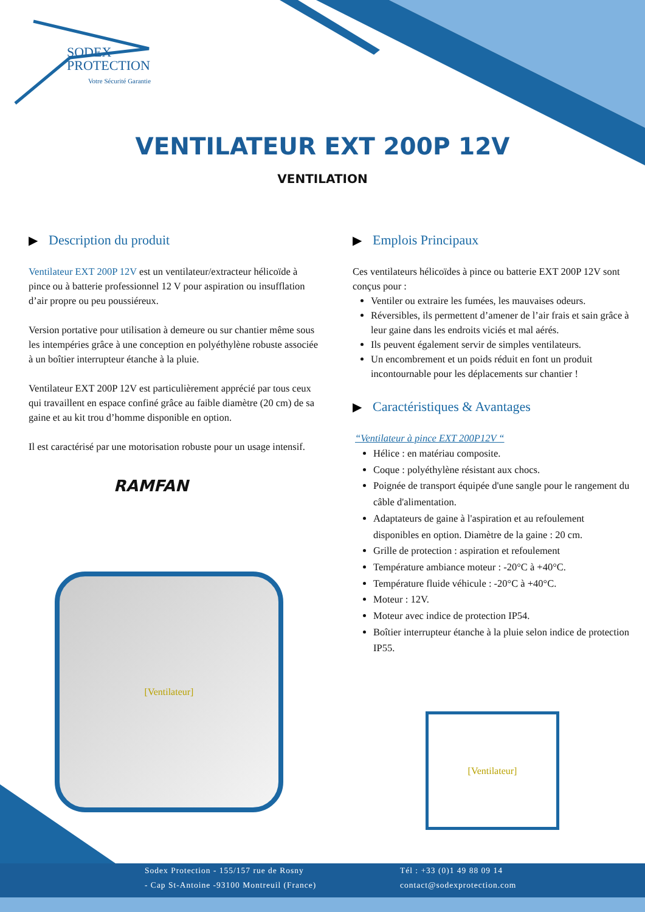SODEX
PROTECTION
Votre Sécurité Garantie
VENTILATEUR EXT 200P 12V
VENTILATION
▶ Description du produit
Ventilateur EXT 200P 12V est un ventilateur/extracteur hélicoïde à pince ou à batterie professionnel 12 V pour aspiration ou insufflation d’air propre ou peu poussiéreux.
Version portative pour utilisation à demeure ou sur chantier même sous les intempéries grâce à une conception en polyéthylène robuste associée à un boîtier interrupteur étanche à la pluie.
Ventilateur EXT 200P 12V est particulièrement apprécié par tous ceux qui travaillent en espace confiné grâce au faible diamètre (20 cm) de sa gaine et au kit trou d’homme disponible en option.
Il est caractérisé par une motorisation robuste pour un usage intensif.
RAMFAN
[Ventilateur]
▶ Emplois Principaux
Ces ventilateurs hélicoïdes à pince ou batterie EXT 200P 12V sont conçus pour :
Ventiler ou extraire les fumées, les mauvaises odeurs.
Réversibles, ils permettent d’amener de l’air frais et sain grâce à leur gaine dans les endroits viciés et mal aérés.
Ils peuvent également servir de simples ventilateurs.
Un encombrement et un poids réduit en font un produit incontournable pour les déplacements sur chantier !
▶ Caractéristiques & Avantages
“Ventilateur à pince EXT 200P12V “
Hélice : en matériau composite.
Coque : polyéthylène résistant aux chocs.
Poignée de transport équipée d'une sangle pour le rangement du câble d'alimentation.
Adaptateurs de gaine à l'aspiration et au refoulement disponibles en option. Diamètre de la gaine : 20 cm.
Grille de protection : aspiration et refoulement
Température ambiance moteur : -20°C à +40°C.
Température fluide véhicule : -20°C à +40°C.
Moteur : 12V.
Moteur avec indice de protection IP54.
Boîtier interrupteur étanche à la pluie selon indice de protection IP55.
[Ventilateur]
Sodex Protection - 155/157 rue de Rosny
- Cap St-Antoine -93100 Montreuil (France)
Tél : +33 (0)1 49 88 09 14
contact@sodexprotection.com